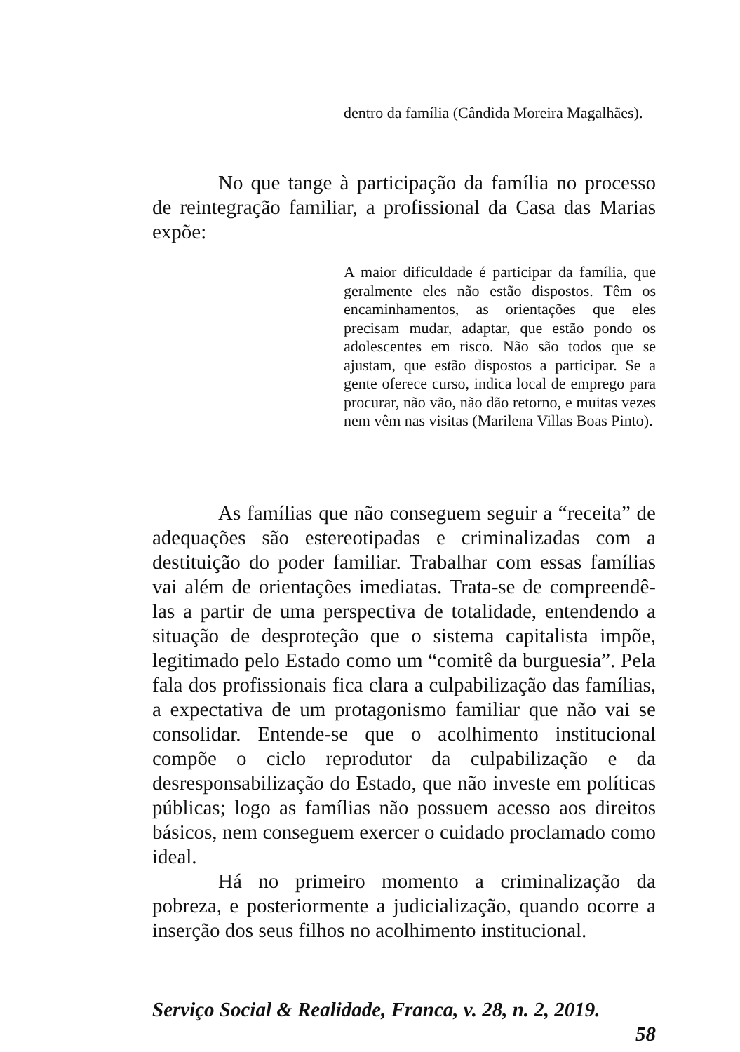dentro da família (Cândida Moreira Magalhães).
No que tange à participação da família no processo de reintegração familiar, a profissional da Casa das Marias expõe:
A maior dificuldade é participar da família, que geralmente eles não estão dispostos. Têm os encaminhamentos, as orientações que eles precisam mudar, adaptar, que estão pondo os adolescentes em risco. Não são todos que se ajustam, que estão dispostos a participar. Se a gente oferece curso, indica local de emprego para procurar, não vão, não dão retorno, e muitas vezes nem vêm nas visitas (Marilena Villas Boas Pinto).
As famílias que não conseguem seguir a “receita” de adequações são estereotipadas e criminalizadas com a destituição do poder familiar. Trabalhar com essas famílias vai além de orientações imediatas. Trata-se de compreendê-las a partir de uma perspectiva de totalidade, entendendo a situação de desproteção que o sistema capitalista impõe, legitimado pelo Estado como um “comitê da burguesia”. Pela fala dos profissionais fica clara a culpabilização das famílias, a expectativa de um protagonismo familiar que não vai se consolidar. Entende-se que o acolhimento institucional compõe o ciclo reprodutor da culpabilização e da desresponsabilização do Estado, que não investe em políticas públicas; logo as famílias não possuem acesso aos direitos básicos, nem conseguem exercer o cuidado proclamado como ideal.
Há no primeiro momento a criminalização da pobreza, e posteriormente a judicialização, quando ocorre a inserção dos seus filhos no acolhimento institucional.
Serviço Social & Realidade, Franca, v. 28, n. 2, 2019.
58